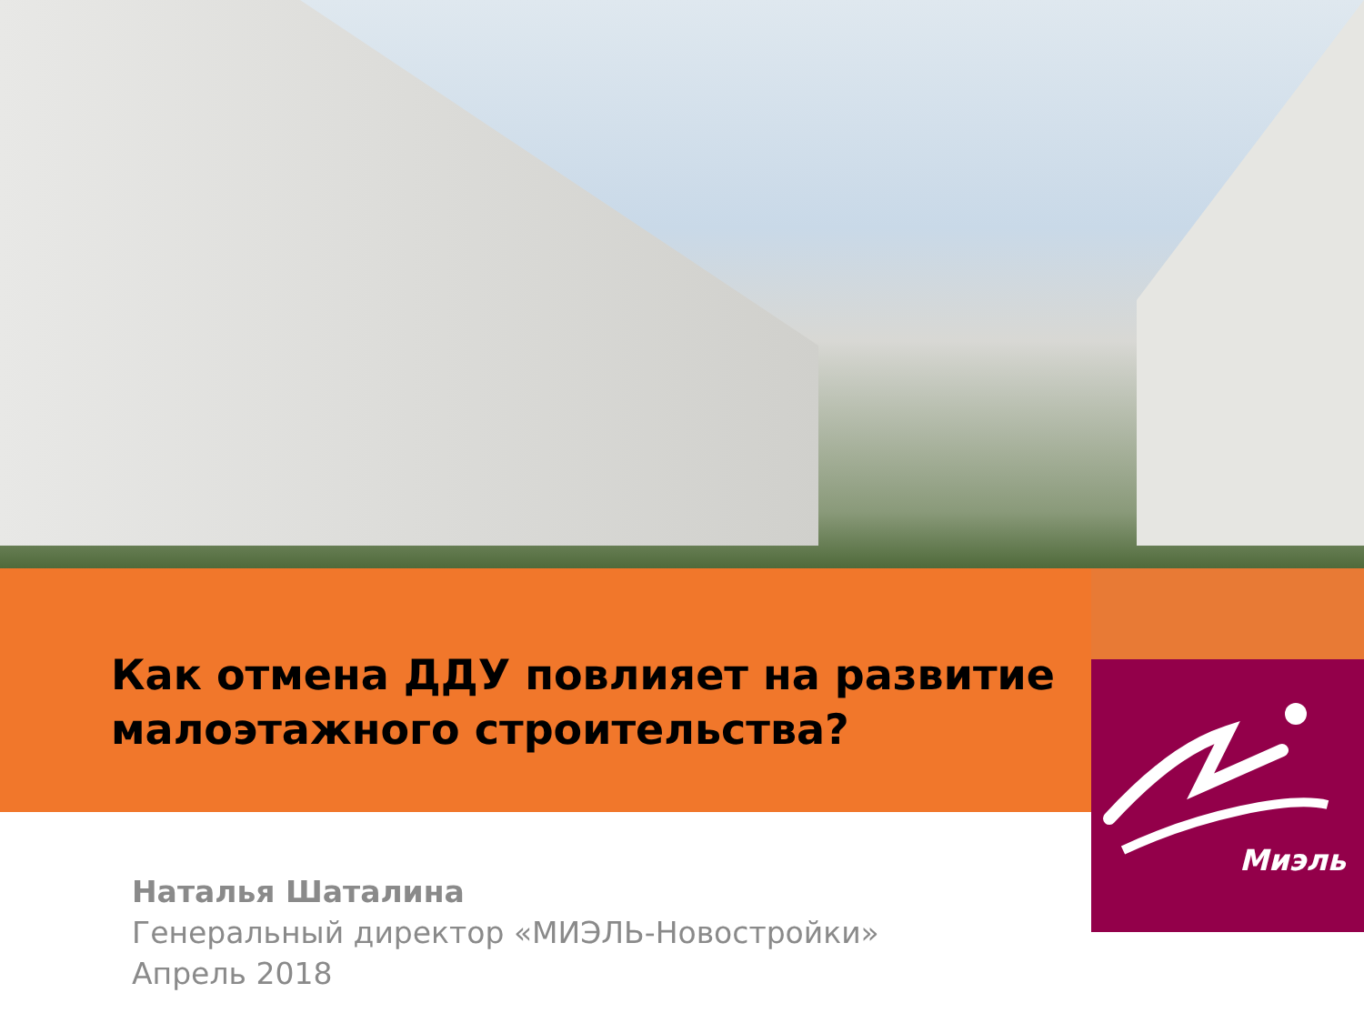Как отмена ДДУ повлияет на развитие малоэтажного строительства?
Миэль
Наталья Шаталина
Генеральный директор «МИЭЛЬ-Новостройки»
Апрель 2018